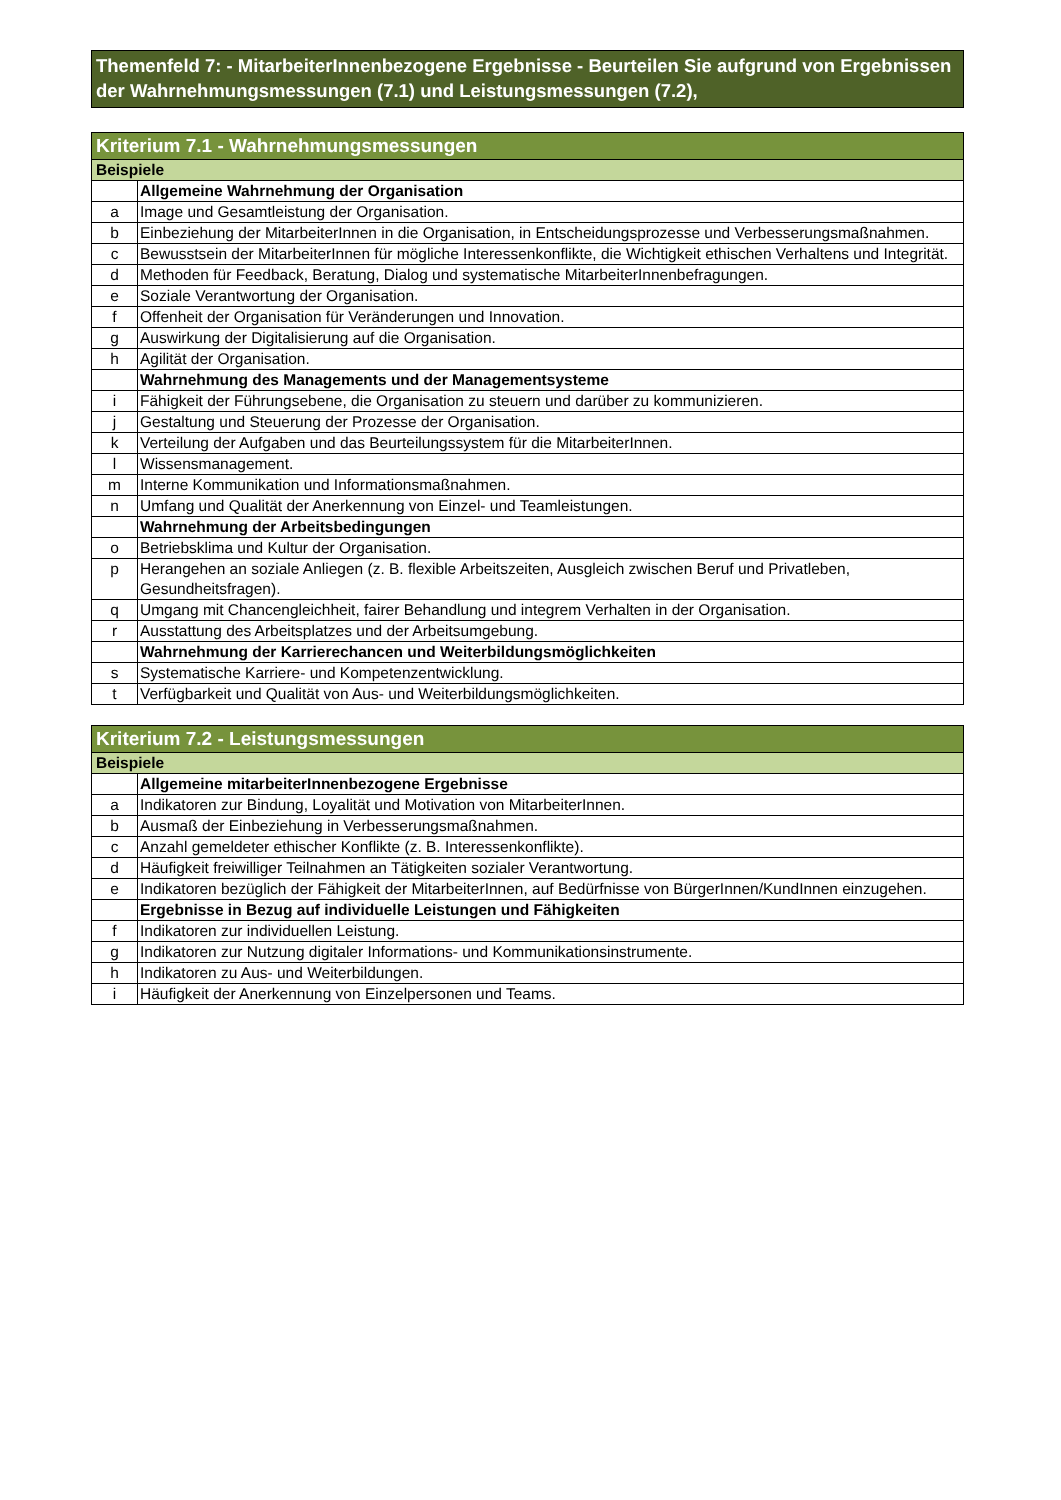Themenfeld 7: - MitarbeiterInnenbezogene Ergebnisse - Beurteilen Sie aufgrund von Ergebnissen der Wahrnehmungsmessungen (7.1) und Leistungsmessungen (7.2),
| Kriterium 7.1 - Wahrnehmungsmessungen | |
| Beispiele | |
| | Allgemeine Wahrnehmung der Organisation |
| a | Image und Gesamtleistung der Organisation. |
| b | Einbeziehung der MitarbeiterInnen in die Organisation, in Entscheidungsprozesse und Verbesserungsmaßnahmen. |
| c | Bewusstsein der MitarbeiterInnen für mögliche Interessenkonflikte, die Wichtigkeit ethischen Verhaltens und Integrität. |
| d | Methoden für Feedback, Beratung, Dialog und systematische MitarbeiterInnenbefragungen. |
| e | Soziale Verantwortung der Organisation. |
| f | Offenheit der Organisation für Veränderungen und Innovation. |
| g | Auswirkung der Digitalisierung auf die Organisation. |
| h | Agilität der Organisation. |
| | Wahrnehmung des Managements und der Managementsysteme |
| i | Fähigkeit der Führungsebene, die Organisation zu steuern und darüber zu kommunizieren. |
| j | Gestaltung und Steuerung der Prozesse der Organisation. |
| k | Verteilung der Aufgaben und das Beurteilungssystem für die MitarbeiterInnen. |
| l | Wissensmanagement. |
| m | Interne Kommunikation und Informationsmaßnahmen. |
| n | Umfang und Qualität der Anerkennung von Einzel- und Teamleistungen. |
| | Wahrnehmung der Arbeitsbedingungen |
| o | Betriebsklima und Kultur der Organisation. |
| p | Herangehen an soziale Anliegen (z. B. flexible Arbeitszeiten, Ausgleich zwischen Beruf und Privatleben, Gesundheitsfragen). |
| q | Umgang mit Chancengleichheit, fairer Behandlung und integrem Verhalten in der Organisation. |
| r | Ausstattung des Arbeitsplatzes und der Arbeitsumgebung. |
| | Wahrnehmung der Karrierechancen und Weiterbildungsmöglichkeiten |
| s | Systematische Karriere- und Kompetenzentwicklung. |
| t | Verfügbarkeit und Qualität von Aus- und Weiterbildungsmöglichkeiten. |
| Kriterium 7.2 - Leistungsmessungen | |
| Beispiele | |
| | Allgemeine mitarbeiterInnenbezogene Ergebnisse |
| a | Indikatoren zur Bindung, Loyalität und Motivation von MitarbeiterInnen. |
| b | Ausmaß der Einbeziehung in Verbesserungsmaßnahmen. |
| c | Anzahl gemeldeter ethischer Konflikte (z. B. Interessenkonflikte). |
| d | Häufigkeit freiwilliger Teilnahmen an Tätigkeiten sozialer Verantwortung. |
| e | Indikatoren bezüglich der Fähigkeit der MitarbeiterInnen, auf Bedürfnisse von BürgerInnen/KundInnen einzugehen. |
| | Ergebnisse in Bezug auf individuelle Leistungen und Fähigkeiten |
| f | Indikatoren zur individuellen Leistung. |
| g | Indikatoren zur Nutzung digitaler Informations- und Kommunikationsinstrumente. |
| h | Indikatoren zu Aus- und Weiterbildungen. |
| i | Häufigkeit der Anerkennung von Einzelpersonen und Teams. |